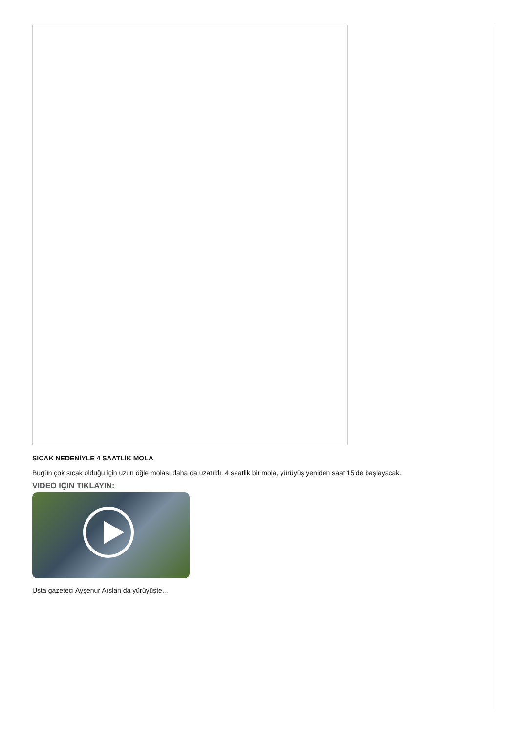SICAK NEDENİYLE 4 SAATLİK MOLA
Bugün çok sıcak olduğu için uzun öğle molası daha da uzatıldı. 4 saatlik bir mola, yürüyüş yeniden saat 15'de başlayacak.
VİDEO İÇİN TIKLAYIN:
Usta gazeteci Ayşenur Arslan da yürüyüşte...